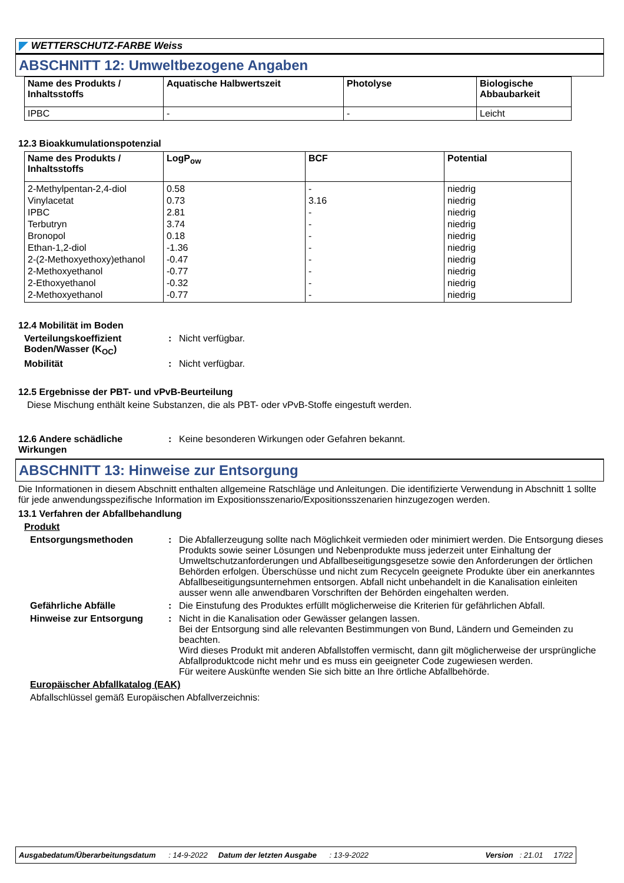WETTERSCHUTZ-FARBE Weiss
ABSCHNITT 12: Umweltbezogene Angaben
| Name des Produkts / Inhaltsstoffs | Aquatische Halbwertszeit | Photolyse | Biologische Abbaubarkeit |
| --- | --- | --- | --- |
| IPBC | - | - | Leicht |
12.3 Bioakkumulationspotenzial
| Name des Produkts / Inhaltsstoffs | LogP<sub>ow</sub> | BCF | Potential |
| --- | --- | --- | --- |
| 2-Methylpentan-2,4-diol Vinylacetat IPBC Terbutryn Bronopol Ethan-1,2-diol 2-(2-Methoxyethoxy)ethanol 2-Methoxyethanol 2-Ethoxyethanol 2-Methoxyethanol | 0.58 0.73 2.81 3.74 0.18 -1.36 -0.47 -0.77 -0.32 -0.77 | - 3.16 - - - - - - - - | niedrig niedrig niedrig niedrig niedrig niedrig niedrig niedrig niedrig niedrig |
12.4 Mobilität im Boden
Verteilungskoeffizient Boden/Wasser (K<sub>OC</sub>)
: Nicht verfügbar.
Mobilität : Nicht verfügbar.
12.5 Ergebnisse der PBT- und vPvB-Beurteilung
Diese Mischung enthält keine Substanzen, die als PBT- oder vPvB-Stoffe eingestuft werden.
12.6 Andere schädliche Wirkungen
: Keine besonderen Wirkungen oder Gefahren bekannt.
ABSCHNITT 13: Hinweise zur Entsorgung
Die Informationen in diesem Abschnitt enthalten allgemeine Ratschläge und Anleitungen. Die identifizierte Verwendung in Abschnitt 1 sollte für jede anwendungsspezifische Information im Expositionsszenario/Expositionsszenarien hinzugezogen werden.
13.1 Verfahren der Abfallbehandlung
Produkt
Entsorgungsmethoden : Die Abfallerzeugung sollte nach Möglichkeit vermieden oder minimiert werden. Die Entsorgung dieses Produkts sowie seiner Lösungen und Nebenprodukte muss jederzeit unter Einhaltung der Umweltschutzanforderungen und Abfallbeseitigungsgesetze sowie den Anforderungen der örtlichen Behörden erfolgen. Überschüsse und nicht zum Recyceln geeignete Produkte über ein anerkanntes Abfallbeseitigungsunternehmen entsorgen. Abfall nicht unbehandelt in die Kanalisation einleiten ausser wenn alle anwendbaren Vorschriften der Behörden eingehalten werden.
Gefährliche Abfälle : Die Einstufung des Produktes erfüllt möglicherweise die Kriterien für gefährlichen Abfall.
Hinweise zur Entsorgung : Nicht in die Kanalisation oder Gewässer gelangen lassen.
Bei der Entsorgung sind alle relevanten Bestimmungen von Bund, Ländern und Gemeinden zu beachten.
Wird dieses Produkt mit anderen Abfallstoffen vermischt, dann gilt möglicherweise der ursprüngliche Abfallproduktcode nicht mehr und es muss ein geeigneter Code zugewiesen werden.
Für weitere Auskünfte wenden Sie sich bitte an Ihre örtliche Abfallbehörde.
Europäischer Abfallkatalog (EAK)
Abfallschlüssel gemäß Europäischen Abfallverzeichnis:
Ausgabedatum/Überarbeitungsdatum : 14-9-2022 Datum der letzten Ausgabe : 13-9-2022 Version : 21.01 17/22